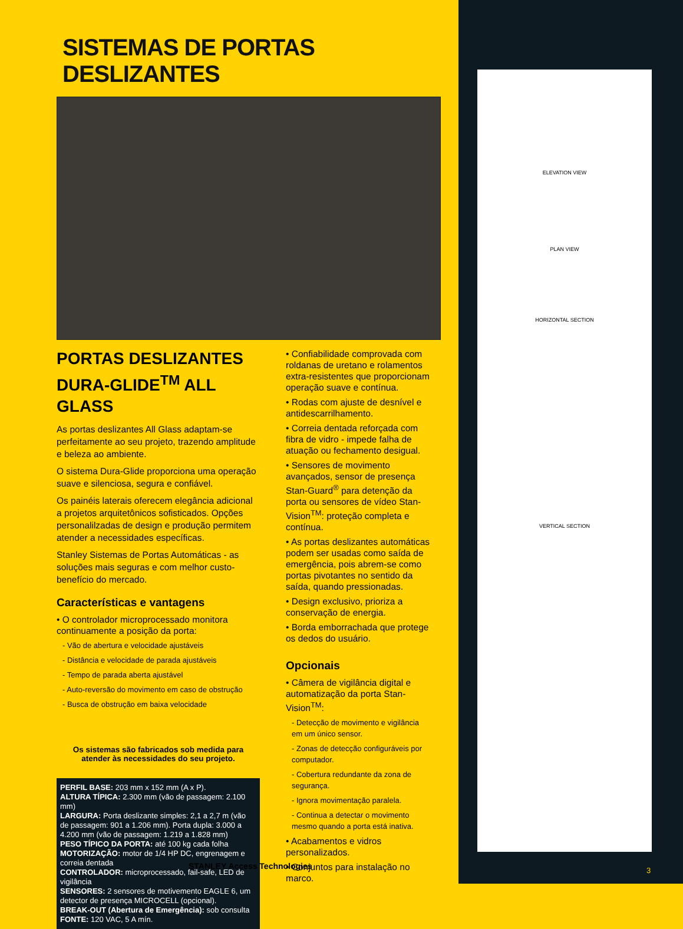ELEVATION VIEW
PLAN VIEW
HORIZONTAL SECTION
VERTICAL SECTION
SISTEMAS DE PORTAS DESLIZANTES
PORTAS DESLIZANTES DURA-GLIDE<sup>TM</sup> ALL GLASS
As portas deslizantes All Glass adaptam-se perfeitamente ao seu projeto, trazendo amplitude e beleza ao ambiente.
O sistema Dura-Glide proporciona uma operação suave e silenciosa, segura e confiável.
Os painéis laterais oferecem elegância adicional a projetos arquitetônicos sofisticados. Opções personalilzadas de design e produção permitem atender a necessidades específicas.
Stanley Sistemas de Portas Automáticas - as soluções mais seguras e com melhor custo-benefício do mercado.
Características e vantagens
• O controlador microprocessado monitora continuamente a posição da porta:
- Vão de abertura e velocidade ajustáveis
- Distância e velocidade de parada ajustáveis
- Tempo de parada aberta ajustável
- Auto-reversão do movimento em caso de obstrução
- Busca de obstrução em baixa velocidade
Os sistemas são fabricados sob medida para
atender às necessidades do seu projeto.
PERFIL BASE: 203 mm x 152 mm (A x P).
ALTURA TÍPICA: 2.300 mm (vão de passagem: 2.100 mm)
LARGURA: Porta deslizante simples: 2,1 a 2,7 m (vão de passagem: 901 a 1.206 mm). Porta dupla: 3.000 a 4.200 mm (vão de passagem: 1.219 a 1.828 mm)
PESO TÍPICO DA PORTA: até 100 kg cada folha
MOTORIZAÇÃO: motor de 1/4 HP DC, engrenagem e correia dentada
CONTROLADOR: microprocessado, fail-safe, LED de vigilância
SENSORES: 2 sensores de motivemento EAGLE 6, um detector de presença MICROCELL (opcional).
BREAK-OUT (Abertura de Emergência): sob consulta
FONTE: 120 VAC, 5 A mín.
• Confiabilidade comprovada com roldanas de uretano e rolamentos extra-resistentes que proporcionam operação suave e contínua.
• Rodas com ajuste de desnível e antidescarrilhamento.
• Correia dentada reforçada com fibra de vidro - impede falha de atuação ou fechamento desigual.
• Sensores de movimento avançados, sensor de presença Stan-Guard<sup>®</sup> para detenção da porta ou sensores de vídeo Stan-Vision<sup>TM</sup>: proteção completa e contínua.
• As portas deslizantes automáticas podem ser usadas como saída de emergência, pois abrem-se como portas pivotantes no sentido da saída, quando pressionadas.
• Design exclusivo, prioriza a conservação de energia.
• Borda emborrachada que protege os dedos do usuário.
Opcionais
• Câmera de vigilância digital e automatização da porta Stan-Vision<sup>TM</sup>:
- Detecção de movimento e vigilância em um único sensor.
- Zonas de detecção configuráveis por computador.
- Cobertura redundante da zona de segurança.
- Ignora movimentação paralela.
- Continua a detectar o movimento mesmo quando a porta está inativa.
• Acabamentos e vidros personalizados.
• Conjuntos para instalação no marco.
STANLEY Access Technologies 3